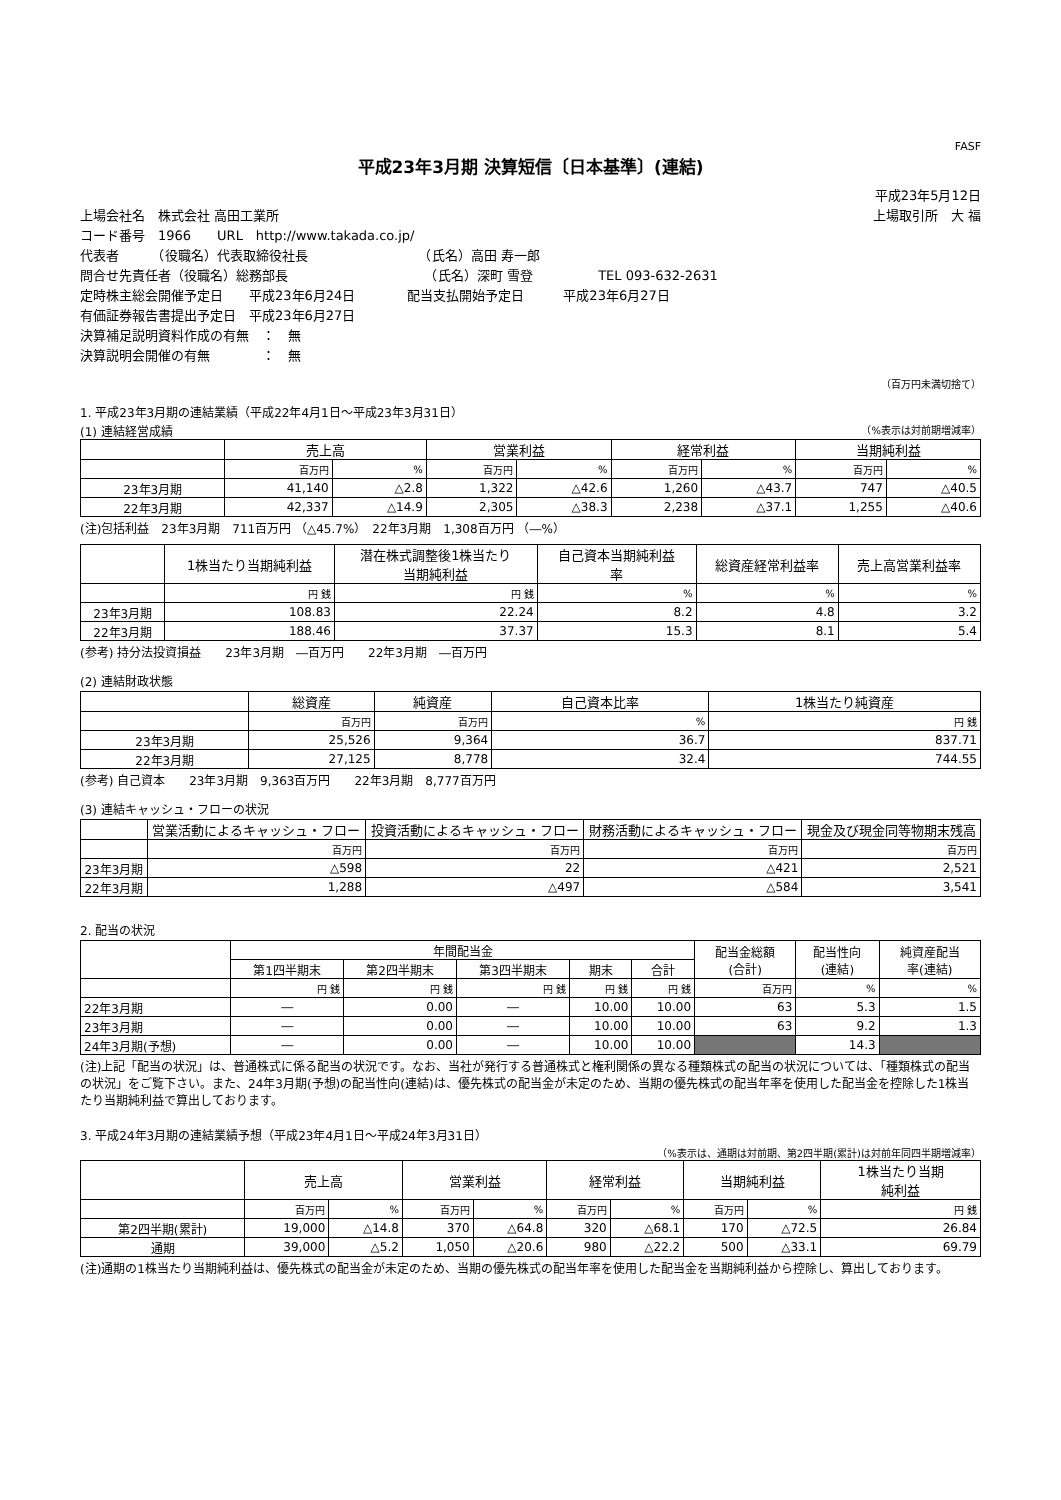FASF
平成23年3月期 決算短信〔日本基準〕(連結)
平成23年5月12日
上場会社名　株式会社 高田工業所 上場取引所　大 福
コード番号　1966　　URL　http://www.takada.co.jp/
代表者　　　（役職名）代表取締役社長　　　　　　　　　（氏名）高田 寿一郎
問合せ先責任者（役職名）総務部長　　　　　　　　　　　（氏名）深町 雪登　　　　　TEL 093-632-2631
定時株主総会開催予定日　　平成23年6月24日　　　　配当支払開始予定日　　　平成23年6月27日
有価証券報告書提出予定日　平成23年6月27日
決算補足説明資料作成の有無　：　無
決算説明会開催の有無　　　　：　無
（百万円未満切捨て）
1. 平成23年3月期の連結業績（平成22年4月1日～平成23年3月31日）
(1) 連結経営成績 （%表示は対前期増減率）
| | 売上高 | | 営業利益 | | 経常利益 | | 当期純利益 | |
| --- | --- | --- | --- | --- | --- | --- | --- | --- |
| | 百万円 | % | 百万円 | % | 百万円 | % | 百万円 | % |
| 23年3月期 | 41,140 | △2.8 | 1,322 | △42.6 | 1,260 | △43.7 | 747 | △40.5 |
| 22年3月期 | 42,337 | △14.9 | 2,305 | △38.3 | 2,238 | △37.1 | 1,255 | △40.6 |
(注)包括利益　23年3月期　711百万円 （△45.7%）　22年3月期　1,308百万円 （―%）
| | 1株当たり当期純利益 | 潜在株式調整後1株当たり 当期純利益 | 自己資本当期純利益 率 | 総資産経常利益率 | 売上高営業利益率 |
| --- | --- | --- | --- | --- | --- |
| | 円 銭 | 円 銭 | % | % | % |
| 23年3月期 | 108.83 | 22.24 | 8.2 | 4.8 | 3.2 |
| 22年3月期 | 188.46 | 37.37 | 15.3 | 8.1 | 5.4 |
(参考) 持分法投資損益　　23年3月期　―百万円　　22年3月期　―百万円
(2) 連結財政状態
| | 総資産 | 純資産 | 自己資本比率 | 1株当たり純資産 |
| --- | --- | --- | --- | --- |
| | 百万円 | 百万円 | % | 円 銭 |
| 23年3月期 | 25,526 | 9,364 | 36.7 | 837.71 |
| 22年3月期 | 27,125 | 8,778 | 32.4 | 744.55 |
(参考) 自己資本　　23年3月期　9,363百万円　　22年3月期　8,777百万円
(3) 連結キャッシュ・フローの状況
| | 営業活動によるキャッシュ・フロー | 投資活動によるキャッシュ・フロー | 財務活動によるキャッシュ・フロー | 現金及び現金同等物期末残高 |
| --- | --- | --- | --- | --- |
| | 百万円 | 百万円 | 百万円 | 百万円 |
| 23年3月期 | △598 | 22 | △421 | 2,521 |
| 22年3月期 | 1,288 | △497 | △584 | 3,541 |
2. 配当の状況
| | 年間配当金 | | | | | 配当金総額 (合計) | 配当性向 (連結) | 純資産配当 率(連結) |
| --- | --- | --- | --- | --- | --- | --- | --- | --- |
| | 第1四半期末 | 第2四半期末 | 第3四半期末 | 期末 | 合計 | | | |
| | 円 銭 | 円 銭 | 円 銭 | 円 銭 | 円 銭 | 百万円 | % | % |
| 22年3月期 | ― | 0.00 | ― | 10.00 | 10.00 | 63 | 5.3 | 1.5 |
| 23年3月期 | ― | 0.00 | ― | 10.00 | 10.00 | 63 | 9.2 | 1.3 |
| 24年3月期(予想) | ― | 0.00 | ― | 10.00 | 10.00 | | 14.3 | |
(注)上記「配当の状況」は、普通株式に係る配当の状況です。なお、当社が発行する普通株式と権利関係の異なる種類株式の配当の状況については、「種類株式の配当の状況」をご覧下さい。また、24年3月期(予想)の配当性向(連結)は、優先株式の配当金が未定のため、当期の優先株式の配当年率を使用した配当金を控除した1株当たり当期純利益で算出しております。
3. 平成24年3月期の連結業績予想（平成23年4月1日～平成24年3月31日）
（%表示は、通期は対前期、第2四半期(累計)は対前年同四半期増減率）
| | 売上高 | | 営業利益 | | 経常利益 | | 当期純利益 | | 1株当たり当期 純利益 |
| --- | --- | --- | --- | --- | --- | --- | --- | --- | --- |
| | 百万円 | % | 百万円 | % | 百万円 | % | 百万円 | % | 円 銭 |
| 第2四半期(累計) | 19,000 | △14.8 | 370 | △64.8 | 320 | △68.1 | 170 | △72.5 | 26.84 |
| 通期 | 39,000 | △5.2 | 1,050 | △20.6 | 980 | △22.2 | 500 | △33.1 | 69.79 |
(注)通期の1株当たり当期純利益は、優先株式の配当金が未定のため、当期の優先株式の配当年率を使用した配当金を当期純利益から控除し、算出しております。